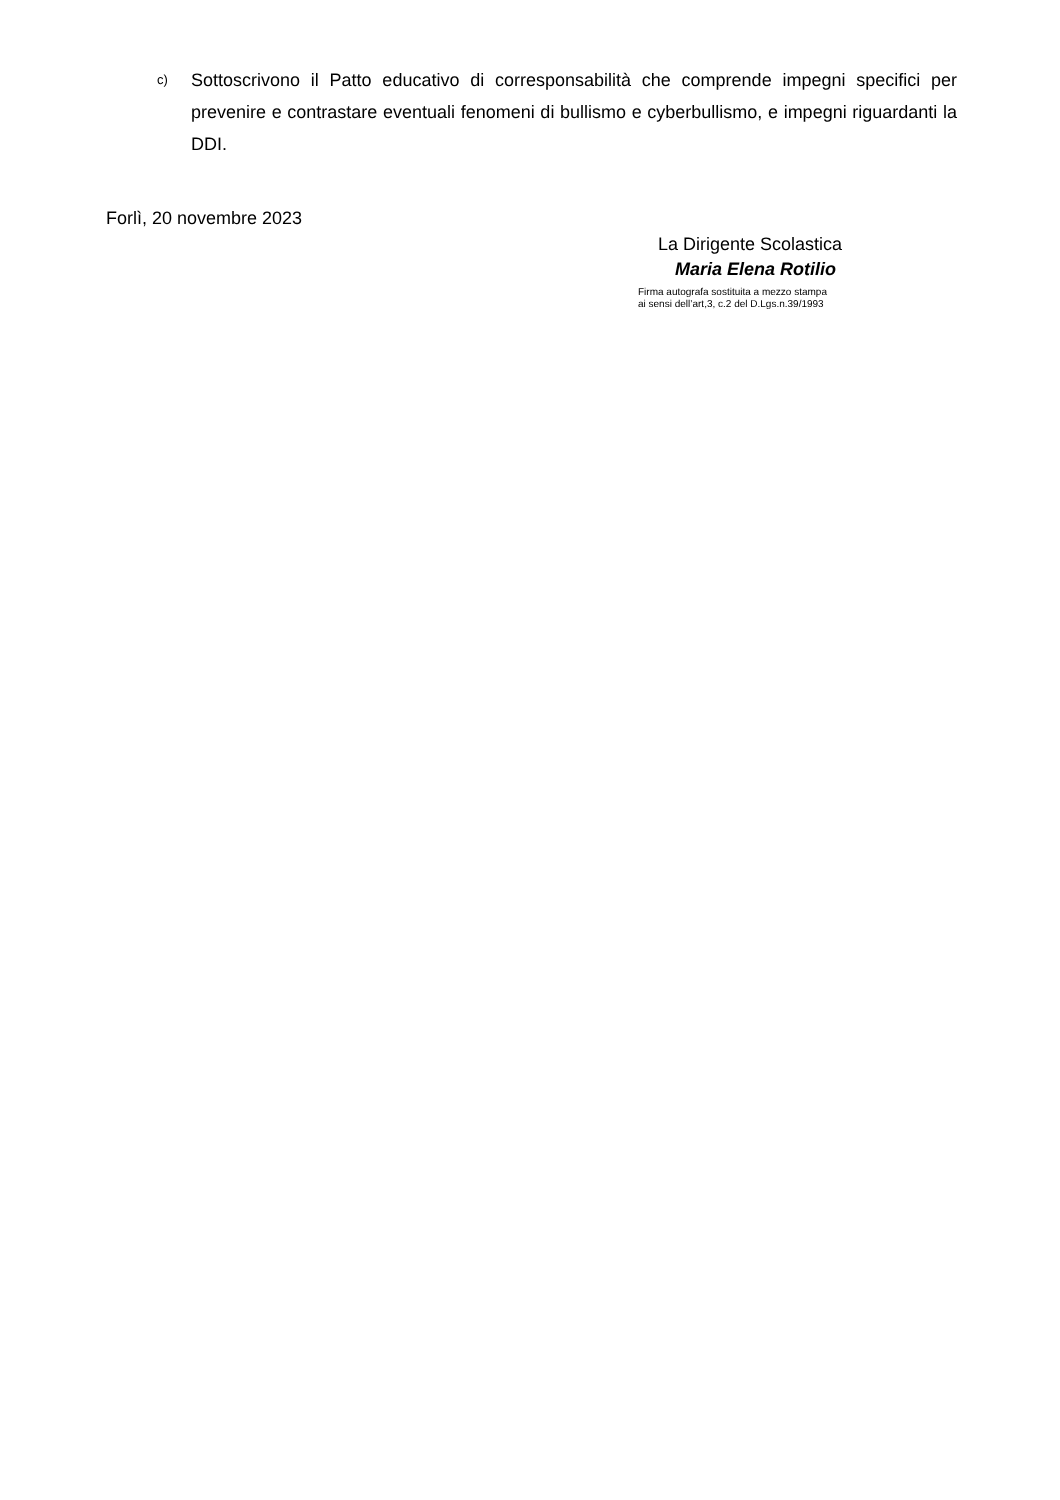c)
Sottoscrivono il Patto educativo di corresponsabilità che comprende impegni specifici per prevenire e contrastare eventuali fenomeni di bullismo e cyberbullismo, e impegni riguardanti la DDI.
Forlì, 20 novembre 2023
La Dirigente Scolastica
Maria Elena Rotilio
Firma autografa sostituita a mezzo stampa
ai sensi dell’art,3, c.2 del D.Lgs.n.39/1993